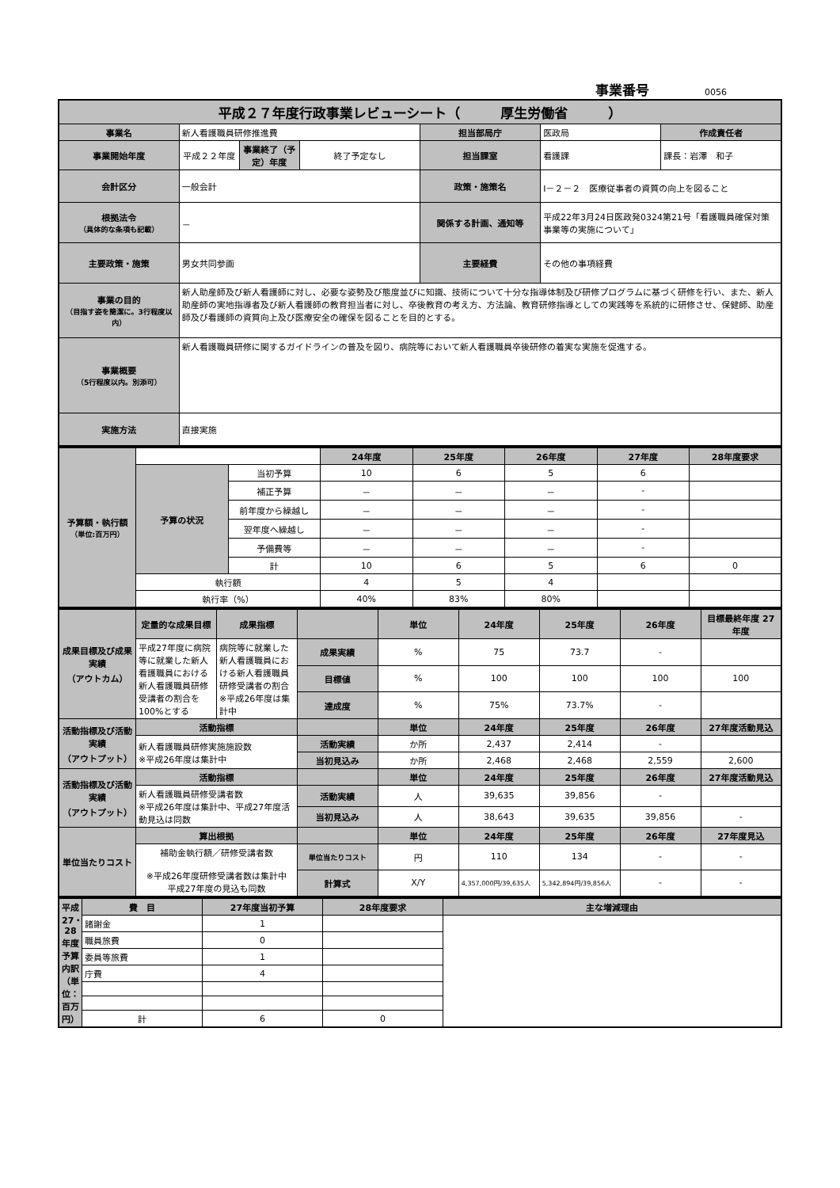事業番号 0056
| 平成２７年度行政事業レビューシート（ 厚生労働省 ） | | | | | | |
| 事業名 | 新人看護職員研修推進費 | | | 担当部局庁 | 医政局 | 作成責任者 |
| 事業開始年度 | 平成２２年度 | 事業終了（予定）年度 | 終了予定なし | 担当課室 | 看護課 | 課長：岩澤 和子 |
| 会計区分 | 一般会計 | | | 政策・施策名 | Ⅰ－２－２ 医療従事者の資質の向上を図ること | |
| 根拠法令 （具体的な条項も記載） | － | | | 関係する計画、通知等 | 平成22年3月24日医政発0324第21号「看護職員確保対策事業等の実施について」 | |
| 主要政策・施策 | 男女共同参画 | | | 主要経費 | その他の事項経費 | |
| 事業の目的 （目指す姿を簡潔に。3行程度以内） | 新人助産師及び新人看護師に対し、必要な姿勢及び態度並びに知識、技術について十分な指導体制及び研修プログラムに基づく研修を行い、また、新人助産師の実地指導者及び新人看護師の教育担当者に対し、卒後教育の考え方、方法論、教育研修指導としての実践等を系統的に研修させ、保健師、助産師及び看護師の資質向上及び医療安全の確保を図ることを目的とする。 | | | | | |
| 事業概要 （5行程度以内。別添可） | 新人看護職員研修に関するガイドラインの普及を図り、病院等において新人看護職員卒後研修の着実な実施を促進する。 | | | | | |
| 実施方法 | 直接実施 | | | | | |
| 予算額・執行額 （単位:百万円） | | | 24年度 | 25年度 | 26年度 | 27年度 | 28年度要求 |
| | 予算の状況 | 当初予算 | 10 | 6 | 5 | 6 | |
| | | 補正予算 | － | － | － | - | |
| | | 前年度から繰越し | － | － | － | - | |
| | | 翌年度へ繰越し | － | － | － | - | |
| | | 予備費等 | － | － | － | - | |
| | | 計 | 10 | 6 | 5 | 6 | 0 |
| | 執行額 | | 4 | 5 | 4 | | |
| | 執行率（%） | | 40% | 83% | 80% | | |
| 成果目標及び成果実績 （アウトカム） | 定量的な成果目標 | 成果指標 | | 単位 | 24年度 | 25年度 | 26年度 | 目標最終年度 27 年度 |
| | 平成27年度に病院等に就業した新人看護職員における新人看護職員研修受講者の割合を100%とする | 病院等に就業した新人看護職員における新人看護職員研修受講者の割合 ※平成26年度は集計中 | 成果実績 | % | 75 | 73.7 | - | |
| | | | 目標値 | % | 100 | 100 | 100 | 100 |
| | | | 達成度 | % | 75% | 73.7% | - | |
| 活動指標及び活動実績 （アウトプット） | 活動指標 | | | 単位 | 24年度 | 25年度 | 26年度 | 27年度活動見込 |
| | 新人看護職員研修実施施設数 ※平成26年度は集計中 | | 活動実績 | か所 | 2,437 | 2,414 | - | |
| | | | 当初見込み | か所 | 2,468 | 2,468 | 2,559 | 2,600 |
| 活動指標及び活動実績 （アウトプット） | 活動指標 | | | 単位 | 24年度 | 25年度 | 26年度 | 27年度活動見込 |
| | 新人看護職員研修受講者数 ※平成26年度は集計中、平成27年度活動見込は同数 | | 活動実績 | 人 | 39,635 | 39,856 | - | |
| | | | 当初見込み | 人 | 38,643 | 39,635 | 39,856 | - |
| 単位当たりコスト | 算出根拠 | | | 単位 | 24年度 | 25年度 | 26年度 | 27年度見込 |
| | 補助金執行額／研修受講者数 ※平成26年度研修受講者数は集計中 平成27年度の見込も同数 | | 単位当たりコスト | 円 | 110 | 134 | - | - |
| | | | 計算式 | X/Y | 4,357,000円/39,635人 | 5,342,894円/39,856人 | - | - |
| 平成27・28年度予算内訳（単位：百万円） | 費 目 | 27年度当初予算 | 28年度要求 | 主な増減理由 |
| --- | --- | --- | --- | --- |
| | 諸謝金 | 1 | | |
| | 職員旅費 | 0 | | |
| | 委員等旅費 | 1 | | |
| | 庁費 | 4 | | |
| | 計 | 6 | 0 | |